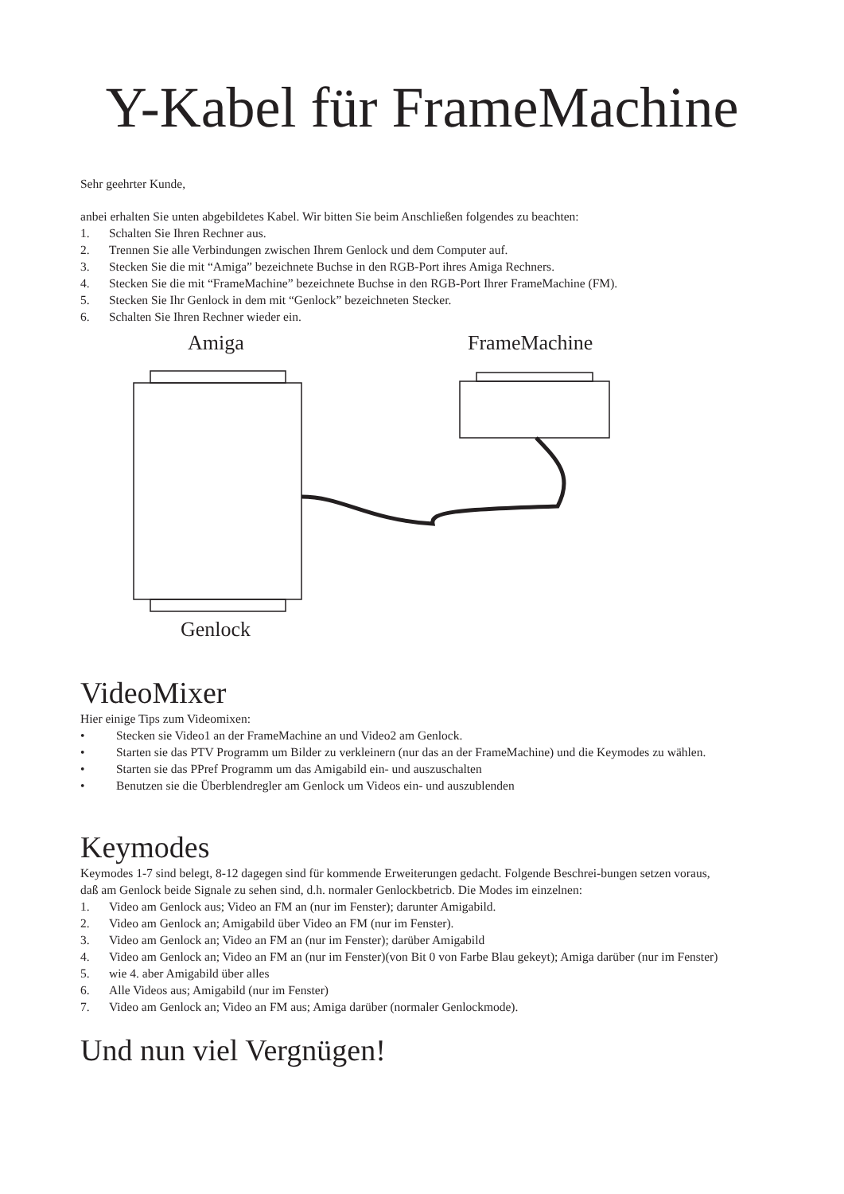Y-Kabel für FrameMachine
Sehr geehrter Kunde,
anbei erhalten Sie unten abgebildetes Kabel. Wir bitten Sie beim Anschließen folgendes zu beachten:
1. Schalten Sie Ihren Rechner aus.
2. Trennen Sie alle Verbindungen zwischen Ihrem Genlock und dem Computer auf.
3. Stecken Sie die mit “Amiga” bezeichnete Buchse in den RGB-Port ihres Amiga Rechners.
4. Stecken Sie die mit “FrameMachine” bezeichnete Buchse in den RGB-Port Ihrer FrameMachine (FM).
5. Stecken Sie Ihr Genlock in dem mit “Genlock” bezeichneten Stecker.
6. Schalten Sie Ihren Rechner wieder ein.
Amiga FrameMachine
Genlock
VideoMixer
Hier einige Tips zum Videomixen:
• Stecken sie Video1 an der FrameMachine an und Video2 am Genlock.
• Starten sie das PTV Programm um Bilder zu verkleinern (nur das an der FrameMachine) und die Keymodes zu wählen.
• Starten sie das PPref Programm um das Amigabild ein- und auszuschalten
• Benutzen sie die Überblendregler am Genlock um Videos ein- und auszublenden
Keymodes
Keymodes 1-7 sind belegt, 8-12 dagegen sind für kommende Erweiterungen gedacht. Folgende Beschrei-bungen setzen voraus, daß am Genlock beide Signale zu sehen sind, d.h. normaler Genlockbetricb. Die Modes im einzelnen:
1. Video am Genlock aus; Video an FM an (nur im Fenster); darunter Amigabild.
2. Video am Genlock an; Amigabild über Video an FM (nur im Fenster).
3. Video am Genlock an; Video an FM an (nur im Fenster); darüber Amigabild
4. Video am Genlock an; Video an FM an (nur im Fenster)(von Bit 0 von Farbe Blau gekeyt); Amiga darüber (nur im Fenster)
5. wie 4. aber Amigabild über alles
6. Alle Videos aus; Amigabild (nur im Fenster)
7. Video am Genlock an; Video an FM aus; Amiga darüber (normaler Genlockmode).
Und nun viel Vergnügen!